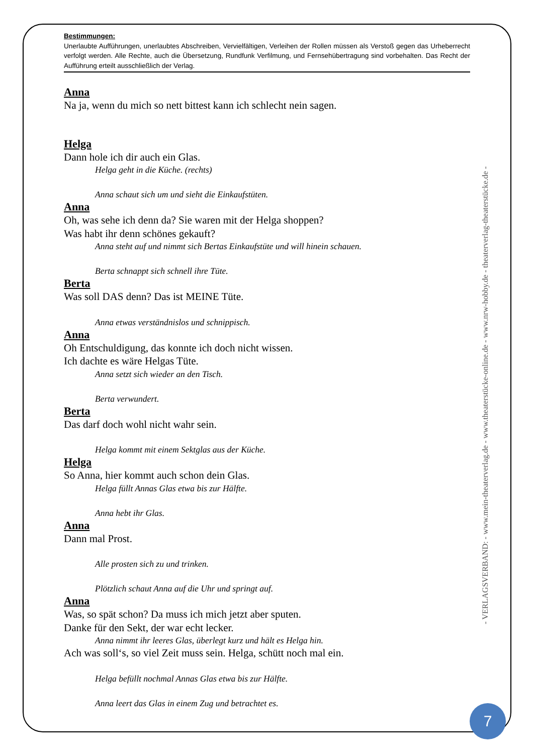Bestimmungen:
Unerlaubte Aufführungen, unerlaubtes Abschreiben, Vervielfältigen, Verleihen der Rollen müssen als Verstoß gegen das Urheberrecht verfolgt werden. Alle Rechte, auch die Übersetzung, Rundfunk Verfilmung, und Fernsehübertragung sind vorbehalten. Das Recht der Aufführung erteilt ausschließlich der Verlag.
Anna
Na ja, wenn du mich so nett bittest kann ich schlecht nein sagen.
Helga
Dann hole ich dir auch ein Glas.
Helga geht in die Küche. (rechts)
Anna schaut sich um und sieht die Einkaufstüten.
Anna
Oh, was sehe ich denn da? Sie waren mit der Helga shoppen?
Was habt ihr denn schönes gekauft?
Anna steht auf und nimmt sich Bertas Einkaufstüte und will hinein schauen.
Berta schnappt sich schnell ihre Tüte.
Berta
Was soll DAS denn? Das ist MEINE Tüte.
Anna etwas verständnislos und schnippisch.
Anna
Oh Entschuldigung, das konnte ich doch nicht wissen.
Ich dachte es wäre Helgas Tüte.
Anna setzt sich wieder an den Tisch.
Berta verwundert.
Berta
Das darf doch wohl nicht wahr sein.
Helga kommt mit einem Sektglas aus der Küche.
Helga
So Anna, hier kommt auch schon dein Glas.
Helga füllt Annas Glas etwa bis zur Hälfte.
Anna hebt ihr Glas.
Anna
Dann mal Prost.
Alle prosten sich zu und trinken.
Plötzlich schaut Anna auf die Uhr und springt auf.
Anna
Was, so spät schon? Da muss ich mich jetzt aber sputen.
Danke für den Sekt, der war echt lecker.
Anna nimmt ihr leeres Glas, überlegt kurz und hält es Helga hin.
Ach was soll‘s, so viel Zeit muss sein. Helga, schütt noch mal ein.
Helga befüllt nochmal Annas Glas etwa bis zur Hälfte.
Anna leert das Glas in einem Zug und betrachtet es.
- VERLAGSVERBAND: - www.mein-theaterverlag.de - www.theaterstücke-online.de - www.nrw-hobby.de - theaterverlag-theaterstücke.de -
7